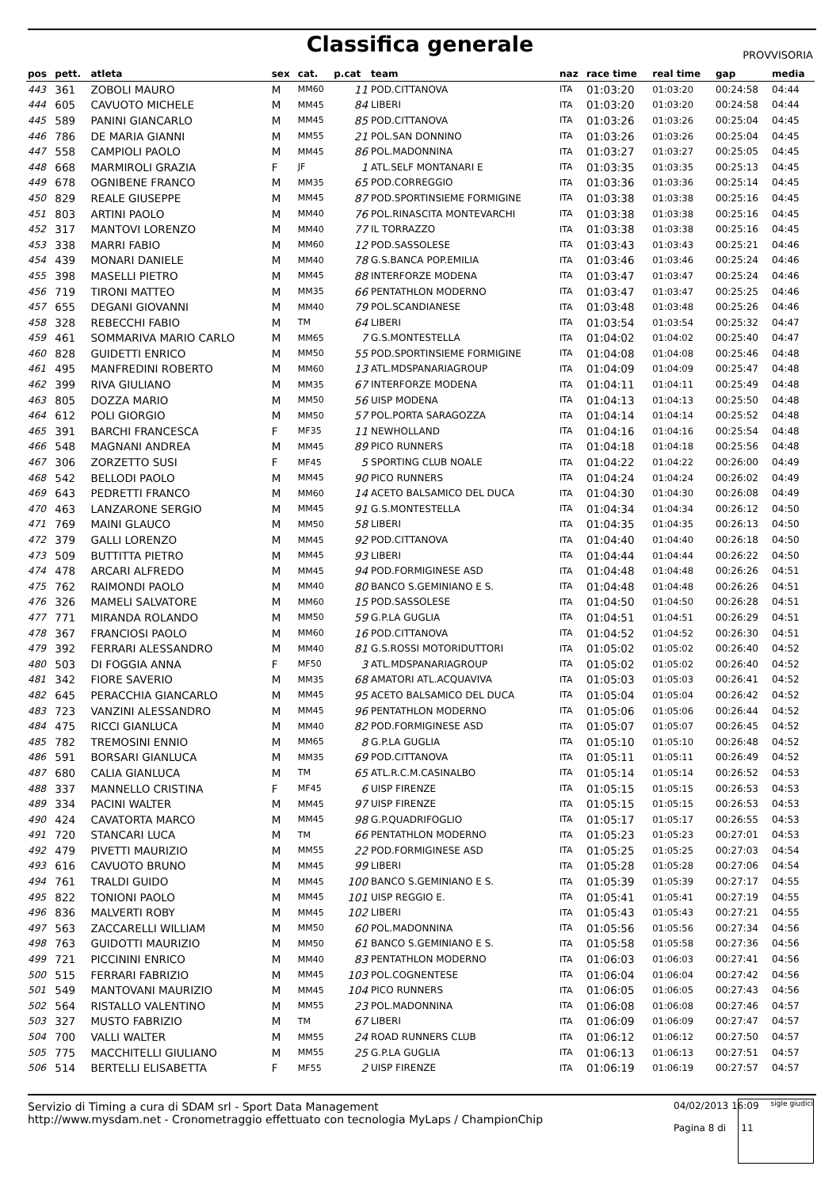Classifica generale
PROVVISORIA
| pos | pett. | atleta | sex | cat. | p.cat | team | naz | race time | real time | gap | media |
| --- | --- | --- | --- | --- | --- | --- | --- | --- | --- | --- | --- |
| 443 | 361 | ZOBOLI MAURO | M | MM60 | 11 | POD.CITTANOVA | ITA | 01:03:20 | 01:03:20 | 00:24:58 | 04:44 |
| 444 | 605 | CAVUOTO MICHELE | M | MM45 | 84 | LIBERI | ITA | 01:03:20 | 01:03:20 | 00:24:58 | 04:44 |
| 445 | 589 | PANINI GIANCARLO | M | MM45 | 85 | POD.CITTANOVA | ITA | 01:03:26 | 01:03:26 | 00:25:04 | 04:45 |
| 446 | 786 | DE MARIA GIANNI | M | MM55 | 21 | POL.SAN DONNINO | ITA | 01:03:26 | 01:03:26 | 00:25:04 | 04:45 |
| 447 | 558 | CAMPIOLI PAOLO | M | MM45 | 86 | POL.MADONNINA | ITA | 01:03:27 | 01:03:27 | 00:25:05 | 04:45 |
| 448 | 668 | MARMIROLI GRAZIA | F | JF | 1 | ATL.SELF MONTANARI E | ITA | 01:03:35 | 01:03:35 | 00:25:13 | 04:45 |
| 449 | 678 | OGNIBENE FRANCO | M | MM35 | 65 | POD.CORREGGIO | ITA | 01:03:36 | 01:03:36 | 00:25:14 | 04:45 |
| 450 | 829 | REALE GIUSEPPE | M | MM45 | 87 | POD.SPORTINSIEME FORMIGINE | ITA | 01:03:38 | 01:03:38 | 00:25:16 | 04:45 |
| 451 | 803 | ARTINI PAOLO | M | MM40 | 76 | POL.RINASCITA MONTEVARCHI | ITA | 01:03:38 | 01:03:38 | 00:25:16 | 04:45 |
| 452 | 317 | MANTOVI LORENZO | M | MM40 | 77 | IL TORRAZZO | ITA | 01:03:38 | 01:03:38 | 00:25:16 | 04:45 |
| 453 | 338 | MARRI FABIO | M | MM60 | 12 | POD.SASSOLESE | ITA | 01:03:43 | 01:03:43 | 00:25:21 | 04:46 |
| 454 | 439 | MONARI DANIELE | M | MM40 | 78 | G.S.BANCA POP.EMILIA | ITA | 01:03:46 | 01:03:46 | 00:25:24 | 04:46 |
| 455 | 398 | MASELLI PIETRO | M | MM45 | 88 | INTERFORZE MODENA | ITA | 01:03:47 | 01:03:47 | 00:25:24 | 04:46 |
| 456 | 719 | TIRONI MATTEO | M | MM35 | 66 | PENTATHLON MODERNO | ITA | 01:03:47 | 01:03:47 | 00:25:25 | 04:46 |
| 457 | 655 | DEGANI GIOVANNI | M | MM40 | 79 | POL.SCANDIANESE | ITA | 01:03:48 | 01:03:48 | 00:25:26 | 04:46 |
| 458 | 328 | REBECCHI FABIO | M | TM | 64 | LIBERI | ITA | 01:03:54 | 01:03:54 | 00:25:32 | 04:47 |
| 459 | 461 | SOMMARIVA MARIO CARLO | M | MM65 | 7 | G.S.MONTESTELLA | ITA | 01:04:02 | 01:04:02 | 00:25:40 | 04:47 |
| 460 | 828 | GUIDETTI ENRICO | M | MM50 | 55 | POD.SPORTINSIEME FORMIGINE | ITA | 01:04:08 | 01:04:08 | 00:25:46 | 04:48 |
| 461 | 495 | MANFREDINI ROBERTO | M | MM60 | 13 | ATL.MDSPANARIAGROUP | ITA | 01:04:09 | 01:04:09 | 00:25:47 | 04:48 |
| 462 | 399 | RIVA GIULIANO | M | MM35 | 67 | INTERFORZE MODENA | ITA | 01:04:11 | 01:04:11 | 00:25:49 | 04:48 |
| 463 | 805 | DOZZA MARIO | M | MM50 | 56 | UISP MODENA | ITA | 01:04:13 | 01:04:13 | 00:25:50 | 04:48 |
| 464 | 612 | POLI GIORGIO | M | MM50 | 57 | POL.PORTA SARAGOZZA | ITA | 01:04:14 | 01:04:14 | 00:25:52 | 04:48 |
| 465 | 391 | BARCHI FRANCESCA | F | MF35 | 11 | NEWHOLLAND | ITA | 01:04:16 | 01:04:16 | 00:25:54 | 04:48 |
| 466 | 548 | MAGNANI ANDREA | M | MM45 | 89 | PICO RUNNERS | ITA | 01:04:18 | 01:04:18 | 00:25:56 | 04:48 |
| 467 | 306 | ZORZETTO SUSI | F | MF45 | 5 | SPORTING CLUB NOALE | ITA | 01:04:22 | 01:04:22 | 00:26:00 | 04:49 |
| 468 | 542 | BELLODI PAOLO | M | MM45 | 90 | PICO RUNNERS | ITA | 01:04:24 | 01:04:24 | 00:26:02 | 04:49 |
| 469 | 643 | PEDRETTI FRANCO | M | MM60 | 14 | ACETO BALSAMICO DEL DUCA | ITA | 01:04:30 | 01:04:30 | 00:26:08 | 04:49 |
| 470 | 463 | LANZARONE SERGIO | M | MM45 | 91 | G.S.MONTESTELLA | ITA | 01:04:34 | 01:04:34 | 00:26:12 | 04:50 |
| 471 | 769 | MAINI GLAUCO | M | MM50 | 58 | LIBERI | ITA | 01:04:35 | 01:04:35 | 00:26:13 | 04:50 |
| 472 | 379 | GALLI LORENZO | M | MM45 | 92 | POD.CITTANOVA | ITA | 01:04:40 | 01:04:40 | 00:26:18 | 04:50 |
| 473 | 509 | BUTTITTA PIETRO | M | MM45 | 93 | LIBERI | ITA | 01:04:44 | 01:04:44 | 00:26:22 | 04:50 |
| 474 | 478 | ARCARI ALFREDO | M | MM45 | 94 | POD.FORMIGINESE ASD | ITA | 01:04:48 | 01:04:48 | 00:26:26 | 04:51 |
| 475 | 762 | RAIMONDI PAOLO | M | MM40 | 80 | BANCO S.GEMINIANO E S. | ITA | 01:04:48 | 01:04:48 | 00:26:26 | 04:51 |
| 476 | 326 | MAMELI SALVATORE | M | MM60 | 15 | POD.SASSOLESE | ITA | 01:04:50 | 01:04:50 | 00:26:28 | 04:51 |
| 477 | 771 | MIRANDA ROLANDO | M | MM50 | 59 | G.P.LA GUGLIA | ITA | 01:04:51 | 01:04:51 | 00:26:29 | 04:51 |
| 478 | 367 | FRANCIOSI PAOLO | M | MM60 | 16 | POD.CITTANOVA | ITA | 01:04:52 | 01:04:52 | 00:26:30 | 04:51 |
| 479 | 392 | FERRARI ALESSANDRO | M | MM40 | 81 | G.S.ROSSI MOTORIDUTTORI | ITA | 01:05:02 | 01:05:02 | 00:26:40 | 04:52 |
| 480 | 503 | DI FOGGIA ANNA | F | MF50 | 3 | ATL.MDSPANARIAGROUP | ITA | 01:05:02 | 01:05:02 | 00:26:40 | 04:52 |
| 481 | 342 | FIORE SAVERIO | M | MM35 | 68 | AMATORI ATL.ACQUAVIVA | ITA | 01:05:03 | 01:05:03 | 00:26:41 | 04:52 |
| 482 | 645 | PERACCHIA GIANCARLO | M | MM45 | 95 | ACETO BALSAMICO DEL DUCA | ITA | 01:05:04 | 01:05:04 | 00:26:42 | 04:52 |
| 483 | 723 | VANZINI ALESSANDRO | M | MM45 | 96 | PENTATHLON MODERNO | ITA | 01:05:06 | 01:05:06 | 00:26:44 | 04:52 |
| 484 | 475 | RICCI GIANLUCA | M | MM40 | 82 | POD.FORMIGINESE ASD | ITA | 01:05:07 | 01:05:07 | 00:26:45 | 04:52 |
| 485 | 782 | TREMOSINI ENNIO | M | MM65 | 8 | G.P.LA GUGLIA | ITA | 01:05:10 | 01:05:10 | 00:26:48 | 04:52 |
| 486 | 591 | BORSARI GIANLUCA | M | MM35 | 69 | POD.CITTANOVA | ITA | 01:05:11 | 01:05:11 | 00:26:49 | 04:52 |
| 487 | 680 | CALIA GIANLUCA | M | TM | 65 | ATL.R.C.M.CASINALBO | ITA | 01:05:14 | 01:05:14 | 00:26:52 | 04:53 |
| 488 | 337 | MANNELLO CRISTINA | F | MF45 | 6 | UISP FIRENZE | ITA | 01:05:15 | 01:05:15 | 00:26:53 | 04:53 |
| 489 | 334 | PACINI WALTER | M | MM45 | 97 | UISP FIRENZE | ITA | 01:05:15 | 01:05:15 | 00:26:53 | 04:53 |
| 490 | 424 | CAVATORTA MARCO | M | MM45 | 98 | G.P.QUADRIFOGLIO | ITA | 01:05:17 | 01:05:17 | 00:26:55 | 04:53 |
| 491 | 720 | STANCARI LUCA | M | TM | 66 | PENTATHLON MODERNO | ITA | 01:05:23 | 01:05:23 | 00:27:01 | 04:53 |
| 492 | 479 | PIVETTI MAURIZIO | M | MM55 | 22 | POD.FORMIGINESE ASD | ITA | 01:05:25 | 01:05:25 | 00:27:03 | 04:54 |
| 493 | 616 | CAVUOTO BRUNO | M | MM45 | 99 | LIBERI | ITA | 01:05:28 | 01:05:28 | 00:27:06 | 04:54 |
| 494 | 761 | TRALDI GUIDO | M | MM45 | 100 | BANCO S.GEMINIANO E S. | ITA | 01:05:39 | 01:05:39 | 00:27:17 | 04:55 |
| 495 | 822 | TONIONI PAOLO | M | MM45 | 101 | UISP REGGIO E. | ITA | 01:05:41 | 01:05:41 | 00:27:19 | 04:55 |
| 496 | 836 | MALVERTI ROBY | M | MM45 | 102 | LIBERI | ITA | 01:05:43 | 01:05:43 | 00:27:21 | 04:55 |
| 497 | 563 | ZACCARELLI WILLIAM | M | MM50 | 60 | POL.MADONNINA | ITA | 01:05:56 | 01:05:56 | 00:27:34 | 04:56 |
| 498 | 763 | GUIDOTTI MAURIZIO | M | MM50 | 61 | BANCO S.GEMINIANO E S. | ITA | 01:05:58 | 01:05:58 | 00:27:36 | 04:56 |
| 499 | 721 | PICCININI ENRICO | M | MM40 | 83 | PENTATHLON MODERNO | ITA | 01:06:03 | 01:06:03 | 00:27:41 | 04:56 |
| 500 | 515 | FERRARI FABRIZIO | M | MM45 | 103 | POL.COGNENTESE | ITA | 01:06:04 | 01:06:04 | 00:27:42 | 04:56 |
| 501 | 549 | MANTOVANI MAURIZIO | M | MM45 | 104 | PICO RUNNERS | ITA | 01:06:05 | 01:06:05 | 00:27:43 | 04:56 |
| 502 | 564 | RISTALLO VALENTINO | M | MM55 | 23 | POL.MADONNINA | ITA | 01:06:08 | 01:06:08 | 00:27:46 | 04:57 |
| 503 | 327 | MUSTO FABRIZIO | M | TM | 67 | LIBERI | ITA | 01:06:09 | 01:06:09 | 00:27:47 | 04:57 |
| 504 | 700 | VALLI WALTER | M | MM55 | 24 | ROAD RUNNERS CLUB | ITA | 01:06:12 | 01:06:12 | 00:27:50 | 04:57 |
| 505 | 775 | MACCHITELLI GIULIANO | M | MM55 | 25 | G.P.LA GUGLIA | ITA | 01:06:13 | 01:06:13 | 00:27:51 | 04:57 |
| 506 | 514 | BERTELLI ELISABETTA | F | MF55 | 2 | UISP FIRENZE | ITA | 01:06:19 | 01:06:19 | 00:27:57 | 04:57 |
Servizio di Timing a cura di SDAM srl - Sport Data Management
http://www.mysdam.net - Cronometraggio effettuato con tecnologia MyLaps / ChampionChip
04/02/2013 16:09
Pagina 8 di 11
sigle giudici